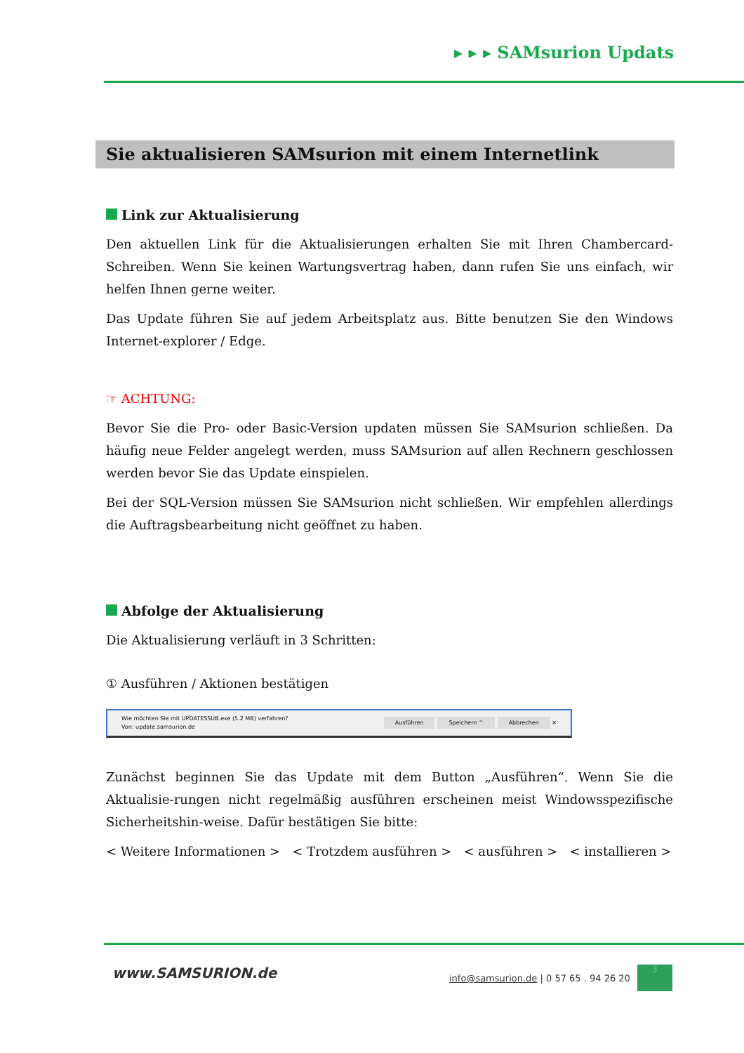▸ ▸ ▸ SAMsurion Updats
Sie aktualisieren SAMsurion mit einem Internetlink
Link zur Aktualisierung
Den aktuellen Link für die Aktualisierungen erhalten Sie mit Ihren Chambercard-Schreiben. Wenn Sie keinen Wartungsvertrag haben, dann rufen Sie uns einfach, wir helfen Ihnen gerne weiter.
Das Update führen Sie auf jedem Arbeitsplatz aus. Bitte benutzen Sie den Windows Internet-explorer / Edge.
☞ ACHTUNG:
Bevor Sie die Pro- oder Basic-Version updaten müssen Sie SAMsurion schließen. Da häufig neue Felder angelegt werden, muss SAMsurion auf allen Rechnern geschlossen werden bevor Sie das Update einspielen.
Bei der SQL-Version müssen Sie SAMsurion nicht schließen. Wir empfehlen allerdings die Auftragsbearbeitung nicht geöffnet zu haben.
Abfolge der Aktualisierung
Die Aktualisierung verläuft in 3 Schritten:
① Ausführen / Aktionen bestätigen
Wie möchten Sie mit UPDATESSUB.exe (5.2 MB) verfahren?
Von: update.samsurion.de
Ausführen Speichern ^ Abbrechen ✕
Zunächst beginnen Sie das Update mit dem Button „Ausführen“. Wenn Sie die Aktualisie-rungen nicht regelmäßig ausführen erscheinen meist Windowsspezifische Sicherheitshin-weise. Dafür bestätigen Sie bitte:
< Weitere Informationen > < Trotzdem ausführen > < ausführen > < installieren >
www.SAMSURION.de
info@samsurion.de | 0 57 65 . 94 26 20
3